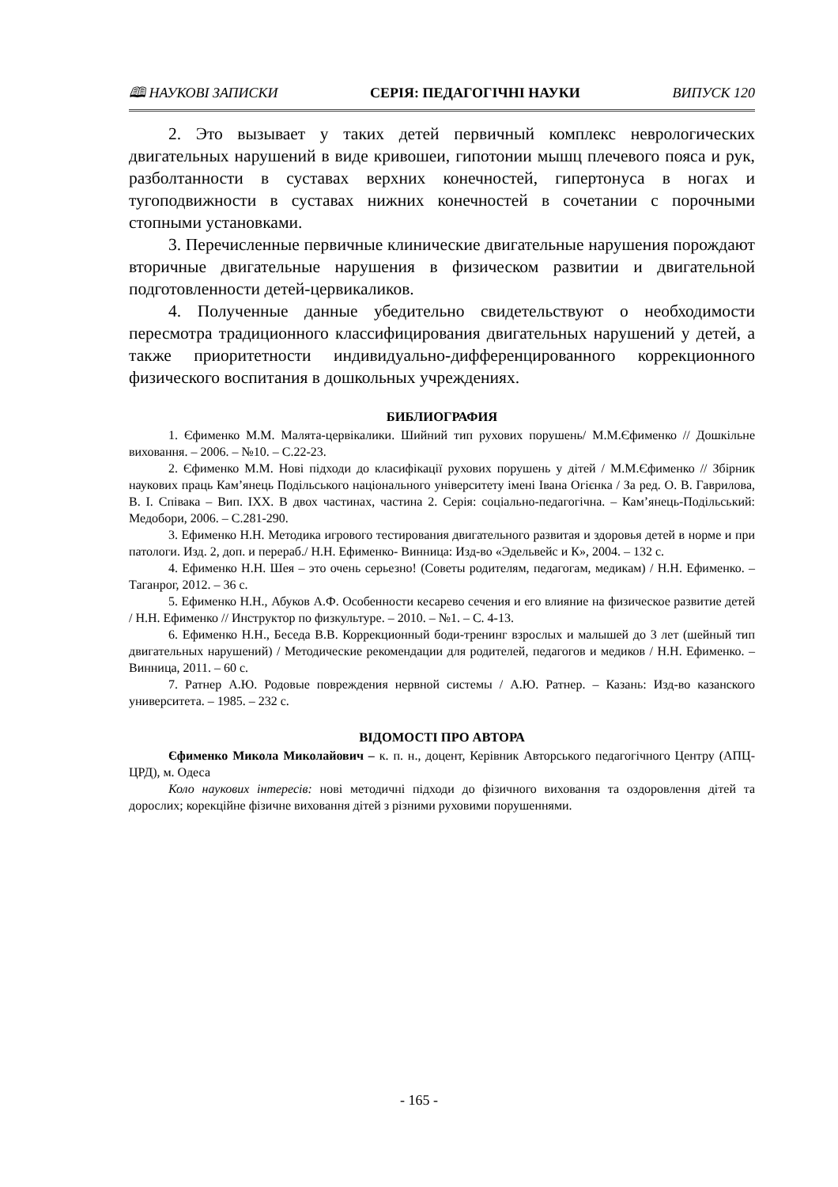🕮 НАУКОВІ ЗАПИСКИ СЕРІЯ: ПЕДАГОГІЧНІ НАУКИ ВИПУСК 120
2. Это вызывает у таких детей первичный комплекс неврологических двигательных нарушений в виде кривошеи, гипотонии мышц плечевого пояса и рук, разболтанности в суставах верхних конечностей, гипертонуса в ногах и тугоподвижности в суставах нижних конечностей в сочетании с порочными стопными установками.
3. Перечисленные первичные клинические двигательные нарушения порождают вторичные двигательные нарушения в физическом развитии и двигательной подготовленности детей-цервикаликов.
4. Полученные данные убедительно свидетельствуют о необходимости пересмотра традиционного классифицирования двигательных нарушений у детей, а также приоритетности индивидуально-дифференцированного коррекционного физического воспитания в дошкольных учреждениях.
БИБЛИОГРАФИЯ
1. Єфименко М.М. Малята-цервікалики. Шийний тип рухових порушень/ М.М.Єфименко // Дошкільне виховання. – 2006. – №10. – С.22-23.
2. Єфименко М.М. Нові підходи до класифікації рухових порушень у дітей / М.М.Єфименко // Збірник наукових праць Кам’янець Подільського національного університету імені Івана Огієнка / За ред. О. В. Гаврилова, В. І. Співака – Вип. ІХХ. В двох частинах, частина 2. Серія: соціально-педагогічна. – Кам’янець-Подільський: Медобори, 2006. – С.281-290.
3. Ефименко Н.Н. Методика игрового тестирования двигательного развитая и здоровья детей в норме и при патологи. Изд. 2, доп. и перераб./ Н.Н. Ефименко- Винница: Изд-во «Эдельвейс и К», 2004. – 132 с.
4. Ефименко Н.Н. Шея – это очень серьезно! (Советы родителям, педагогам, медикам) / Н.Н. Ефименко. – Таганрог, 2012. – 36 с.
5. Ефименко Н.Н., Абуков А.Ф. Особенности кесарево сечения и его влияние на физическое развитие детей / Н.Н. Ефименко // Инструктор по физкультуре. – 2010. – №1. – С. 4-13.
6. Ефименко Н.Н., Беседа В.В. Коррекционный боди-тренинг взрослых и малышей до 3 лет (шейный тип двигательных нарушений) / Методические рекомендации для родителей, педагогов и медиков / Н.Н. Ефименко. – Винница, 2011. – 60 с.
7. Ратнер А.Ю. Родовые повреждения нервной системы / А.Ю. Ратнер. – Казань: Изд-во казанского университета. – 1985. – 232 с.
ВІДОМОСТІ ПРО АВТОРА
Єфименко Микола Миколайович – к. п. н., доцент, Керівник Авторського педагогічного Центру (АПЦ-ЦРД), м. Одеса
Коло наукових інтересів: нові методичні підходи до фізичного виховання та оздоровлення дітей та дорослих; корекційне фізичне виховання дітей з різними руховими порушеннями.
- 165 -